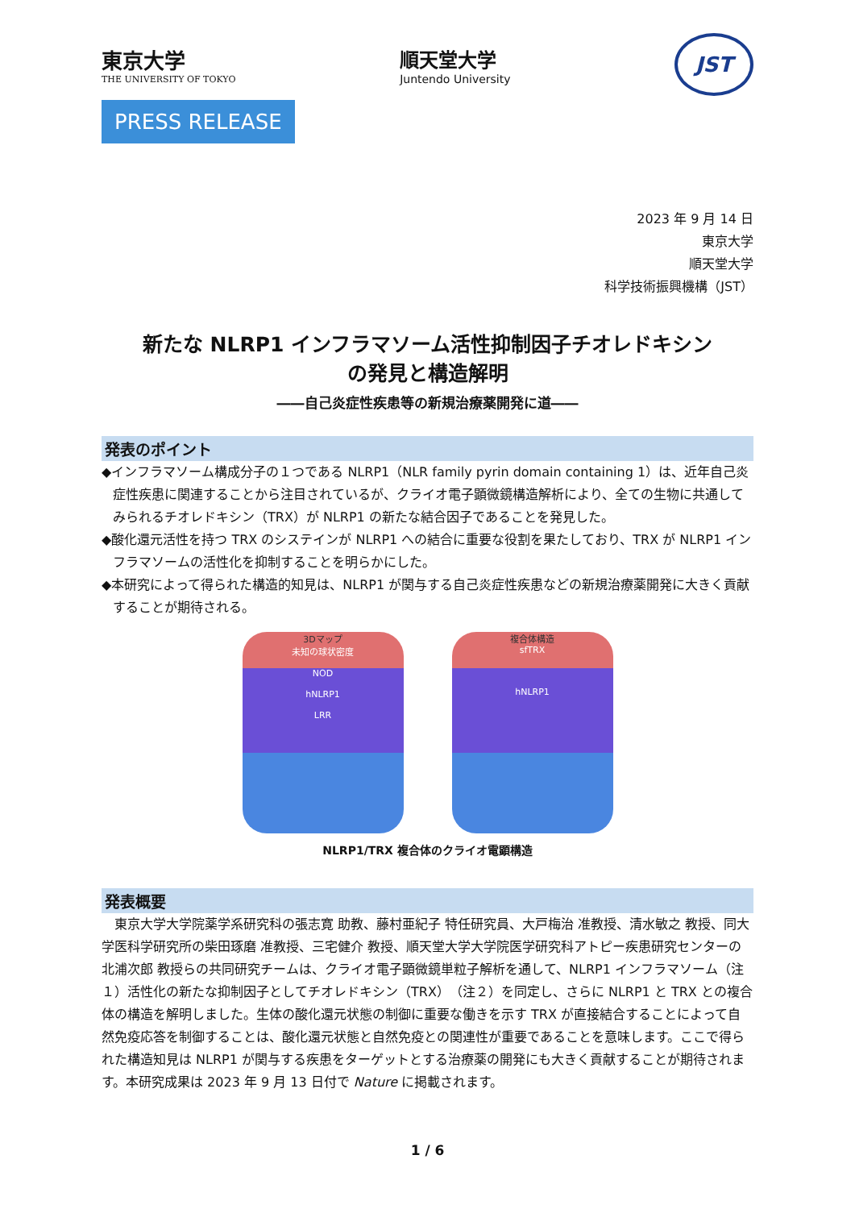東京大学
THE UNIVERSITY OF TOKYO
順天堂大学
Juntendo University
JST
PRESS RELEASE
2023 年 9 月 14 日
東京大学
順天堂大学
科学技術振興機構（JST）
新たな NLRP1 インフラマソーム活性抑制因子チオレドキシン
の発見と構造解明
――自己炎症性疾患等の新規治療薬開発に道――
発表のポイント
◆インフラマソーム構成分子の１つである NLRP1（NLR family pyrin domain containing 1）は、近年自己炎症性疾患に関連することから注目されているが、クライオ電子顕微鏡構造解析により、全ての生物に共通してみられるチオレドキシン（TRX）が NLRP1 の新たな結合因子であることを発見した。
◆酸化還元活性を持つ TRX のシステインが NLRP1 への結合に重要な役割を果たしており、TRX が NLRP1 インフラマソームの活性化を抑制することを明らかにした。
◆本研究によって得られた構造的知見は、NLRP1 が関与する自己炎症性疾患などの新規治療薬開発に大きく貢献することが期待される。
3Dマップ
未知の球状密度
NOD
hNLRP1
LRR
複合体構造
sfTRX
hNLRP1
NLRP1/TRX 複合体のクライオ電顕構造
発表概要
　東京大学大学院薬学系研究科の張志寛 助教、藤村亜紀子 特任研究員、大戸梅治 准教授、清水敏之 教授、同大学医科学研究所の柴田琢磨 准教授、三宅健介 教授、順天堂大学大学院医学研究科アトピー疾患研究センターの北浦次郎 教授らの共同研究チームは、クライオ電子顕微鏡単粒子解析を通して、NLRP1 インフラマソーム（注１）活性化の新たな抑制因子としてチオレドキシン（TRX）（注２）を同定し、さらに NLRP1 と TRX との複合体の構造を解明しました。生体の酸化還元状態の制御に重要な働きを示す TRX が直接結合することによって自然免疫応答を制御することは、酸化還元状態と自然免疫との関連性が重要であることを意味します。ここで得られた構造知見は NLRP1 が関与する疾患をターゲットとする治療薬の開発にも大きく貢献することが期待されます。本研究成果は 2023 年 9 月 13 日付で Nature に掲載されます。
1 / 6